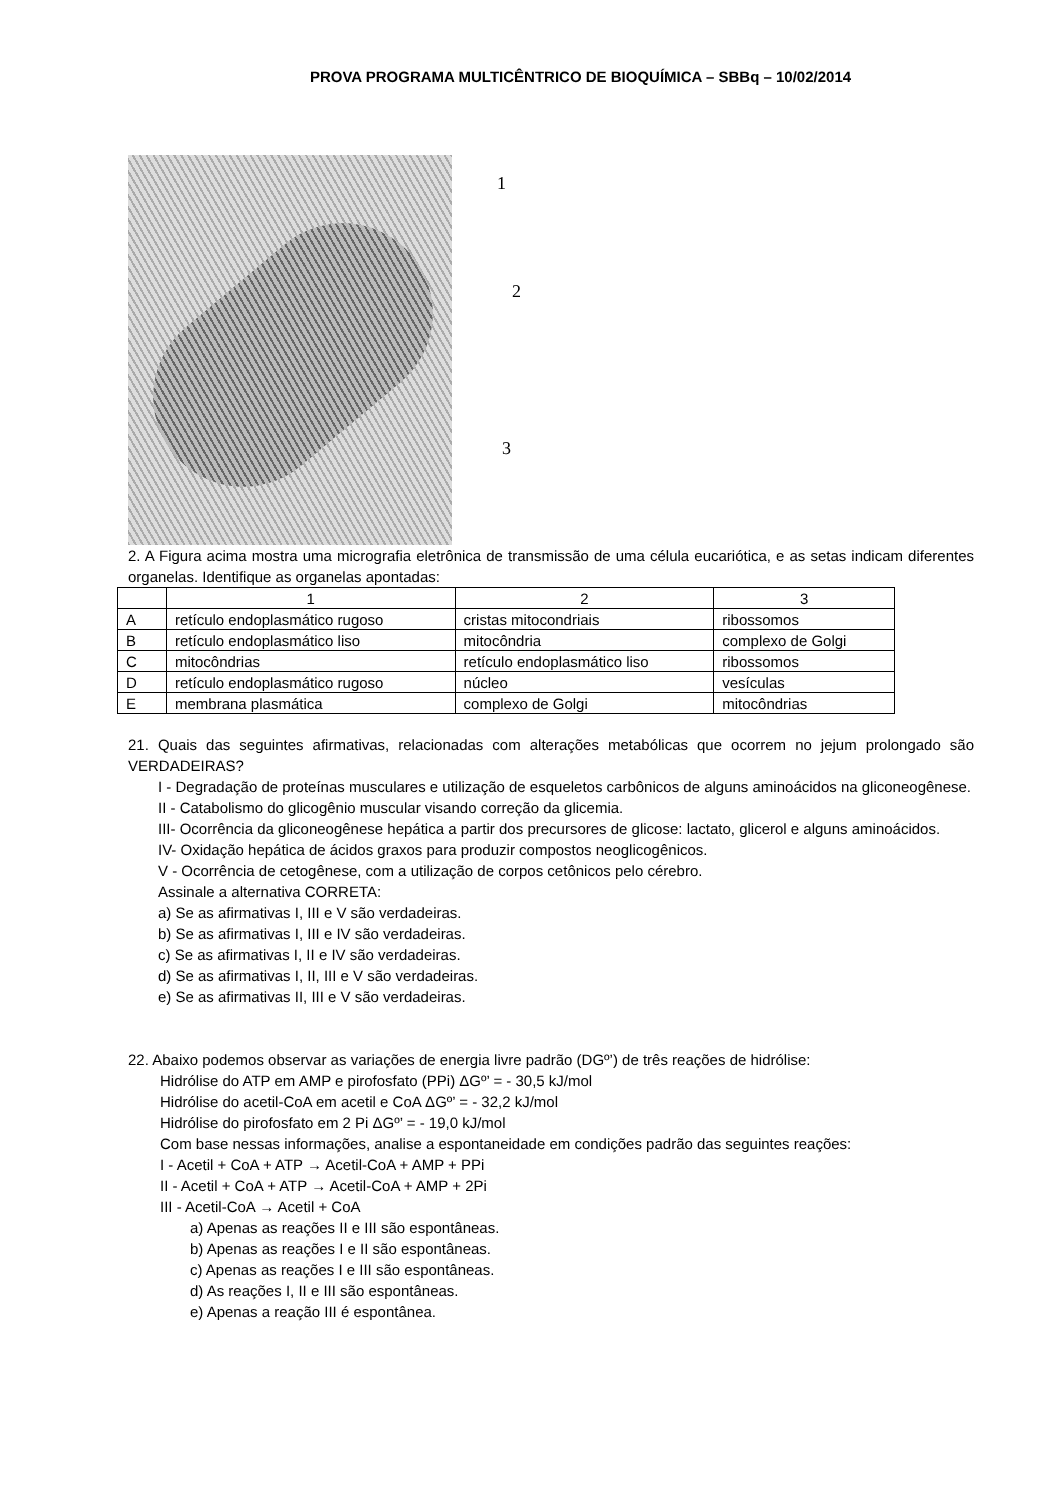PROVA PROGRAMA MULTICÊNTRICO DE BIOQUÍMICA – SBBq – 10/02/2014
1
2
3
2. A Figura acima mostra uma micrografia eletrônica de transmissão de uma célula eucariótica, e as setas indicam diferentes organelas. Identifique as organelas apontadas:
| | 1 | 2 | 3 |
| A | retículo endoplasmático rugoso | cristas mitocondriais | ribossomos |
| B | retículo endoplasmático liso | mitocôndria | complexo de Golgi |
| C | mitocôndrias | retículo endoplasmático liso | ribossomos |
| D | retículo endoplasmático rugoso | núcleo | vesículas |
| E | membrana plasmática | complexo de Golgi | mitocôndrias |
21. Quais das seguintes afirmativas, relacionadas com alterações metabólicas que ocorrem no jejum prolongado são VERDADEIRAS?
I - Degradação de proteínas musculares e utilização de esqueletos carbônicos de alguns aminoácidos na gliconeogênese.
II - Catabolismo do glicogênio muscular visando correção da glicemia.
III- Ocorrência da gliconeogênese hepática a partir dos precursores de glicose: lactato, glicerol e alguns aminoácidos.
IV- Oxidação hepática de ácidos graxos para produzir compostos neoglicogênicos.
V - Ocorrência de cetogênese, com a utilização de corpos cetônicos pelo cérebro.
Assinale a alternativa CORRETA:
a) Se as afirmativas I, III e V são verdadeiras.
b) Se as afirmativas I, III e IV são verdadeiras.
c) Se as afirmativas I, II e IV são verdadeiras.
d) Se as afirmativas I, II, III e V são verdadeiras.
e) Se as afirmativas II, III e V são verdadeiras.
22. Abaixo podemos observar as variações de energia livre padrão (DGº’) de três reações de hidrólise:
Hidrólise do ATP em AMP e pirofosfato (PPi) ΔGº’ = - 30,5 kJ/mol
Hidrólise do acetil-CoA em acetil e CoA ΔGº’ = - 32,2 kJ/mol
Hidrólise do pirofosfato em 2 Pi ΔGº’ = - 19,0 kJ/mol
Com base nessas informações, analise a espontaneidade em condições padrão das seguintes reações:
I - Acetil + CoA + ATP → Acetil-CoA + AMP + PPi
II - Acetil + CoA + ATP → Acetil-CoA + AMP + 2Pi
III - Acetil-CoA → Acetil + CoA
a) Apenas as reações II e III são espontâneas.
b) Apenas as reações I e II são espontâneas.
c) Apenas as reações I e III são espontâneas.
d) As reações I, II e III são espontâneas.
e) Apenas a reação III é espontânea.